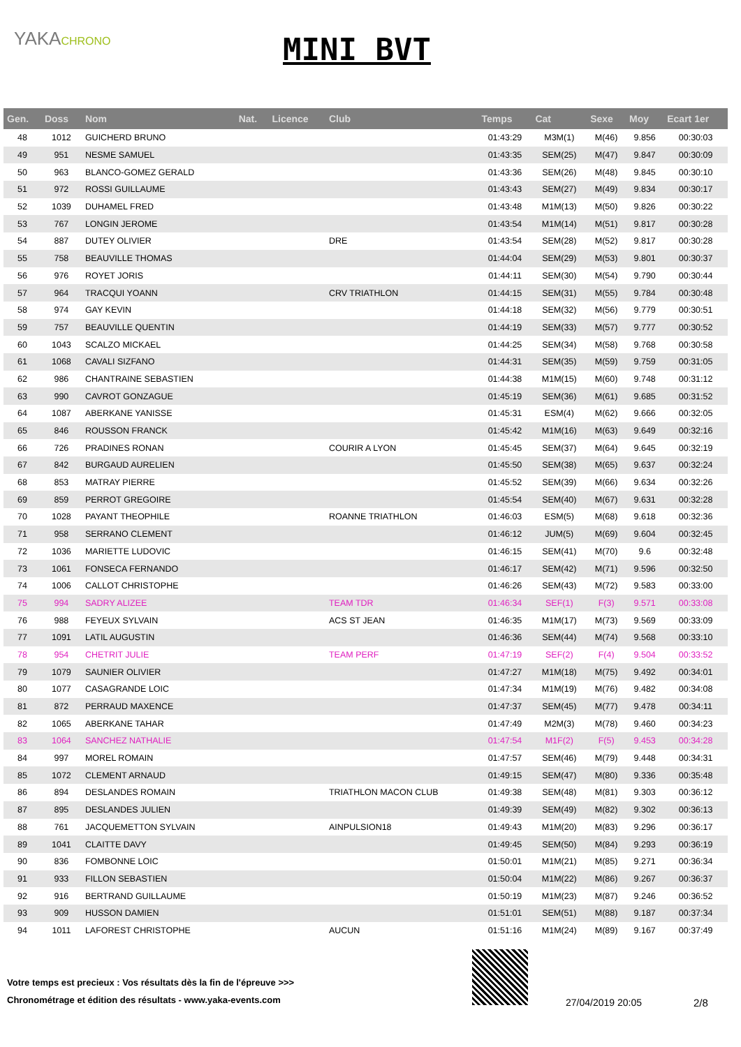YAKACHRONO
MINI BVT
| Gen. | Doss | Nom | Nat. | Licence | Club | Temps | Cat | Sexe | Moy | Ecart 1er |
| --- | --- | --- | --- | --- | --- | --- | --- | --- | --- | --- |
| 48 | 1012 | GUICHERD BRUNO | | | | 01:43:29 | M3M(1) | M(46) | 9.856 | 00:30:03 |
| 49 | 951 | NESME SAMUEL | | | | 01:43:35 | SEM(25) | M(47) | 9.847 | 00:30:09 |
| 50 | 963 | BLANCO-GOMEZ GERALD | | | | 01:43:36 | SEM(26) | M(48) | 9.845 | 00:30:10 |
| 51 | 972 | ROSSI GUILLAUME | | | | 01:43:43 | SEM(27) | M(49) | 9.834 | 00:30:17 |
| 52 | 1039 | DUHAMEL FRED | | | | 01:43:48 | M1M(13) | M(50) | 9.826 | 00:30:22 |
| 53 | 767 | LONGIN JEROME | | | | 01:43:54 | M1M(14) | M(51) | 9.817 | 00:30:28 |
| 54 | 887 | DUTEY OLIVIER | | | DRE | 01:43:54 | SEM(28) | M(52) | 9.817 | 00:30:28 |
| 55 | 758 | BEAUVILLE THOMAS | | | | 01:44:04 | SEM(29) | M(53) | 9.801 | 00:30:37 |
| 56 | 976 | ROYET JORIS | | | | 01:44:11 | SEM(30) | M(54) | 9.790 | 00:30:44 |
| 57 | 964 | TRACQUI YOANN | | | CRV TRIATHLON | 01:44:15 | SEM(31) | M(55) | 9.784 | 00:30:48 |
| 58 | 974 | GAY KEVIN | | | | 01:44:18 | SEM(32) | M(56) | 9.779 | 00:30:51 |
| 59 | 757 | BEAUVILLE QUENTIN | | | | 01:44:19 | SEM(33) | M(57) | 9.777 | 00:30:52 |
| 60 | 1043 | SCALZO MICKAEL | | | | 01:44:25 | SEM(34) | M(58) | 9.768 | 00:30:58 |
| 61 | 1068 | CAVALI SIZFANO | | | | 01:44:31 | SEM(35) | M(59) | 9.759 | 00:31:05 |
| 62 | 986 | CHANTRAINE SEBASTIEN | | | | 01:44:38 | M1M(15) | M(60) | 9.748 | 00:31:12 |
| 63 | 990 | CAVROT GONZAGUE | | | | 01:45:19 | SEM(36) | M(61) | 9.685 | 00:31:52 |
| 64 | 1087 | ABERKANE YANISSE | | | | 01:45:31 | ESM(4) | M(62) | 9.666 | 00:32:05 |
| 65 | 846 | ROUSSON FRANCK | | | | 01:45:42 | M1M(16) | M(63) | 9.649 | 00:32:16 |
| 66 | 726 | PRADINES RONAN | | | COURIR A LYON | 01:45:45 | SEM(37) | M(64) | 9.645 | 00:32:19 |
| 67 | 842 | BURGAUD AURELIEN | | | | 01:45:50 | SEM(38) | M(65) | 9.637 | 00:32:24 |
| 68 | 853 | MATRAY PIERRE | | | | 01:45:52 | SEM(39) | M(66) | 9.634 | 00:32:26 |
| 69 | 859 | PERROT GREGOIRE | | | | 01:45:54 | SEM(40) | M(67) | 9.631 | 00:32:28 |
| 70 | 1028 | PAYANT THEOPHILE | | | ROANNE TRIATHLON | 01:46:03 | ESM(5) | M(68) | 9.618 | 00:32:36 |
| 71 | 958 | SERRANO CLEMENT | | | | 01:46:12 | JUM(5) | M(69) | 9.604 | 00:32:45 |
| 72 | 1036 | MARIETTE LUDOVIC | | | | 01:46:15 | SEM(41) | M(70) | 9.6 | 00:32:48 |
| 73 | 1061 | FONSECA FERNANDO | | | | 01:46:17 | SEM(42) | M(71) | 9.596 | 00:32:50 |
| 74 | 1006 | CALLOT CHRISTOPHE | | | | 01:46:26 | SEM(43) | M(72) | 9.583 | 00:33:00 |
| 75 | 994 | SADRY ALIZEE | | | TEAM TDR | 01:46:34 | SEF(1) | F(3) | 9.571 | 00:33:08 |
| 76 | 988 | FEYEUX SYLVAIN | | | ACS ST JEAN | 01:46:35 | M1M(17) | M(73) | 9.569 | 00:33:09 |
| 77 | 1091 | LATIL AUGUSTIN | | | | 01:46:36 | SEM(44) | M(74) | 9.568 | 00:33:10 |
| 78 | 954 | CHETRIT JULIE | | | TEAM PERF | 01:47:19 | SEF(2) | F(4) | 9.504 | 00:33:52 |
| 79 | 1079 | SAUNIER OLIVIER | | | | 01:47:27 | M1M(18) | M(75) | 9.492 | 00:34:01 |
| 80 | 1077 | CASAGRANDE LOIC | | | | 01:47:34 | M1M(19) | M(76) | 9.482 | 00:34:08 |
| 81 | 872 | PERRAUD MAXENCE | | | | 01:47:37 | SEM(45) | M(77) | 9.478 | 00:34:11 |
| 82 | 1065 | ABERKANE TAHAR | | | | 01:47:49 | M2M(3) | M(78) | 9.460 | 00:34:23 |
| 83 | 1064 | SANCHEZ NATHALIE | | | | 01:47:54 | M1F(2) | F(5) | 9.453 | 00:34:28 |
| 84 | 997 | MOREL ROMAIN | | | | 01:47:57 | SEM(46) | M(79) | 9.448 | 00:34:31 |
| 85 | 1072 | CLEMENT ARNAUD | | | | 01:49:15 | SEM(47) | M(80) | 9.336 | 00:35:48 |
| 86 | 894 | DESLANDES ROMAIN | | | TRIATHLON MACON CLUB | 01:49:38 | SEM(48) | M(81) | 9.303 | 00:36:12 |
| 87 | 895 | DESLANDES JULIEN | | | | 01:49:39 | SEM(49) | M(82) | 9.302 | 00:36:13 |
| 88 | 761 | JACQUEMETTON SYLVAIN | | | AINPULSION18 | 01:49:43 | M1M(20) | M(83) | 9.296 | 00:36:17 |
| 89 | 1041 | CLAITTE DAVY | | | | 01:49:45 | SEM(50) | M(84) | 9.293 | 00:36:19 |
| 90 | 836 | FOMBONNE LOIC | | | | 01:50:01 | M1M(21) | M(85) | 9.271 | 00:36:34 |
| 91 | 933 | FILLON SEBASTIEN | | | | 01:50:04 | M1M(22) | M(86) | 9.267 | 00:36:37 |
| 92 | 916 | BERTRAND GUILLAUME | | | | 01:50:19 | M1M(23) | M(87) | 9.246 | 00:36:52 |
| 93 | 909 | HUSSON DAMIEN | | | | 01:51:01 | SEM(51) | M(88) | 9.187 | 00:37:34 |
| 94 | 1011 | LAFOREST CHRISTOPHE | | | AUCUN | 01:51:16 | M1M(24) | M(89) | 9.167 | 00:37:49 |
Votre temps est precieux : Vos résultats dès la fin de l'épreuve >>>
Chronométrage et édition des résultats - www.yaka-events.com
27/04/2019 20:05 2/8